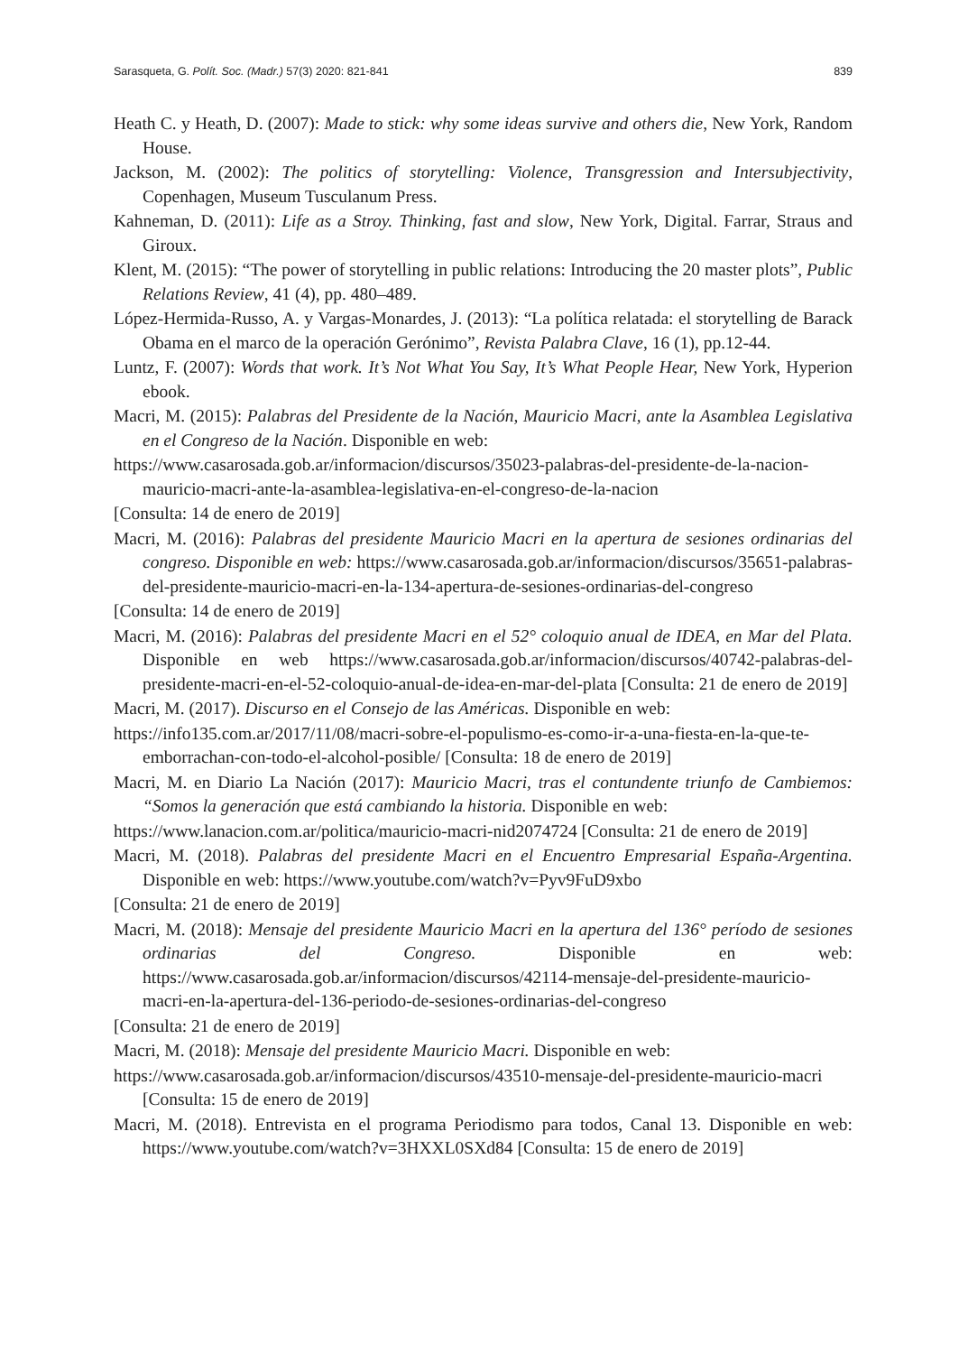Sarasqueta, G. Polít. Soc. (Madr.) 57(3) 2020: 821-841 839
Heath C. y Heath, D. (2007): Made to stick: why some ideas survive and others die, New York, Random House.
Jackson, M. (2002): The politics of storytelling: Violence, Transgression and Intersubjectivity, Copenhagen, Museum Tusculanum Press.
Kahneman, D. (2011): Life as a Stroy. Thinking, fast and slow, New York, Digital. Farrar, Straus and Giroux.
Klent, M. (2015): “The power of storytelling in public relations: Introducing the 20 master plots”, Public Relations Review, 41 (4), pp. 480–489.
López-Hermida-Russo, A. y Vargas-Monardes, J. (2013): “La política relatada: el storytelling de Barack Obama en el marco de la operación Gerónimo”, Revista Palabra Clave, 16 (1), pp.12-44.
Luntz, F. (2007): Words that work. It’s Not What You Say, It’s What People Hear, New York, Hyperion ebook.
Macri, M. (2015): Palabras del Presidente de la Nación, Mauricio Macri, ante la Asamblea Legislativa en el Congreso de la Nación. Disponible en web:
https://www.casarosada.gob.ar/informacion/discursos/35023-palabras-del-presidente-de-la-nacion-mauricio-macri-ante-la-asamblea-legislativa-en-el-congreso-de-la-nacion
[Consulta: 14 de enero de 2019]
Macri, M. (2016): Palabras del presidente Mauricio Macri en la apertura de sesiones ordinarias del congreso. Disponible en web: https://www.casarosada.gob.ar/informacion/discursos/35651-palabras-del-presidente-mauricio-macri-en-la-134-apertura-de-sesiones-ordinarias-del-congreso
[Consulta: 14 de enero de 2019]
Macri, M. (2016): Palabras del presidente Macri en el 52° coloquio anual de IDEA, en Mar del Plata. Disponible en web https://www.casarosada.gob.ar/informacion/discursos/40742-palabras-del-presidente-macri-en-el-52-coloquio-anual-de-idea-en-mar-del-plata [Consulta: 21 de enero de 2019]
Macri, M. (2017). Discurso en el Consejo de las Américas. Disponible en web:
https://info135.com.ar/2017/11/08/macri-sobre-el-populismo-es-como-ir-a-una-fiesta-en-la-que-te-emborrachan-con-todo-el-alcohol-posible/ [Consulta: 18 de enero de 2019]
Macri, M. en Diario La Nación (2017): Mauricio Macri, tras el contundente triunfo de Cambiemos: “Somos la generación que está cambiando la historia. Disponible en web:
https://www.lanacion.com.ar/politica/mauricio-macri-nid2074724 [Consulta: 21 de enero de 2019]
Macri, M. (2018). Palabras del presidente Macri en el Encuentro Empresarial España-Argentina. Disponible en web: https://www.youtube.com/watch?v=Pyv9FuD9xbo
[Consulta: 21 de enero de 2019]
Macri, M. (2018): Mensaje del presidente Mauricio Macri en la apertura del 136° período de sesiones ordinarias del Congreso. Disponible en web: https://www.casarosada.gob.ar/informacion/discursos/42114-mensaje-del-presidente-mauricio-macri-en-la-apertura-del-136-periodo-de-sesiones-ordinarias-del-congreso
[Consulta: 21 de enero de 2019]
Macri, M. (2018): Mensaje del presidente Mauricio Macri. Disponible en web:
https://www.casarosada.gob.ar/informacion/discursos/43510-mensaje-del-presidente-mauricio-macri [Consulta: 15 de enero de 2019]
Macri, M. (2018). Entrevista en el programa Periodismo para todos, Canal 13. Disponible en web: https://www.youtube.com/watch?v=3HXXL0SXd84 [Consulta: 15 de enero de 2019]